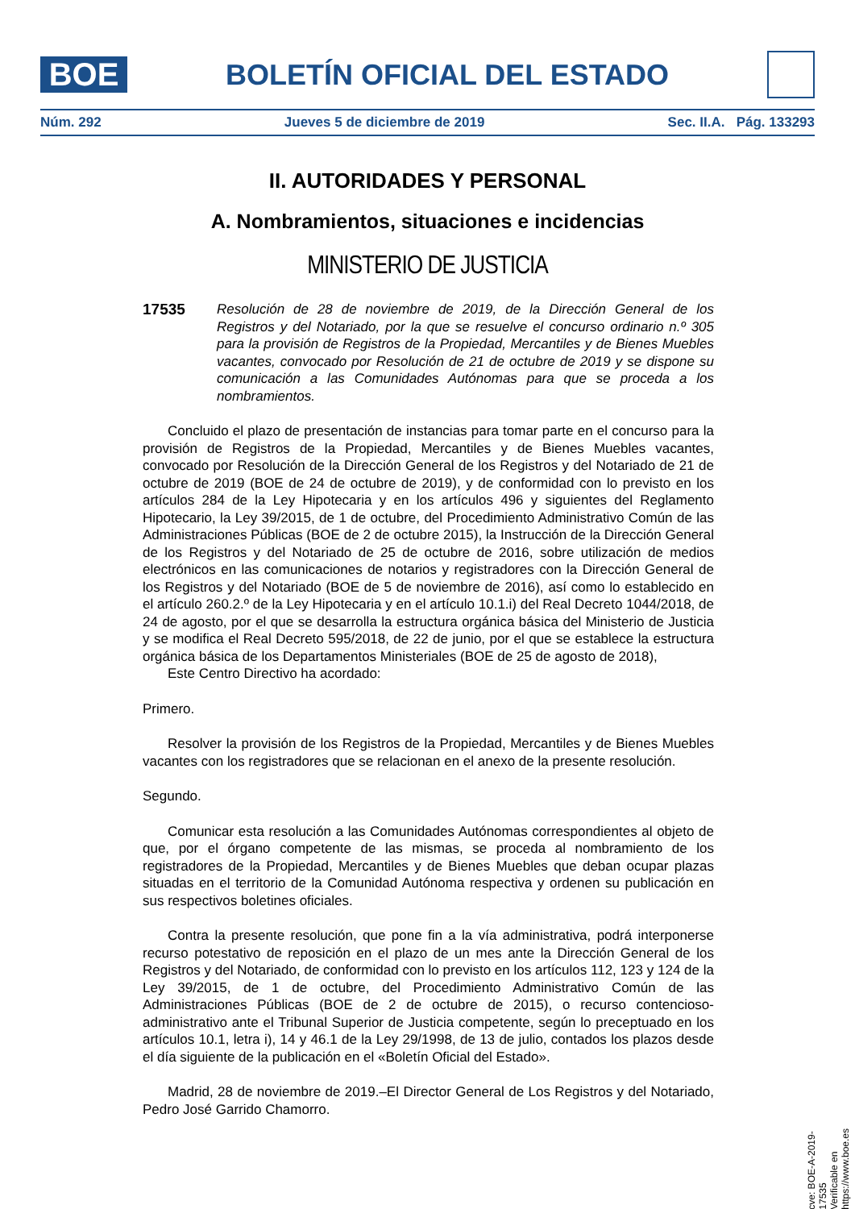BOE
BOLETÍN OFICIAL DEL ESTADO
Núm. 292 Jueves 5 de diciembre de 2019 Sec. II.A. Pág. 133293
II. AUTORIDADES Y PERSONAL
A. Nombramientos, situaciones e incidencias
MINISTERIO DE JUSTICIA
17535 Resolución de 28 de noviembre de 2019, de la Dirección General de los Registros y del Notariado, por la que se resuelve el concurso ordinario n.º 305 para la provisión de Registros de la Propiedad, Mercantiles y de Bienes Muebles vacantes, convocado por Resolución de 21 de octubre de 2019 y se dispone su comunicación a las Comunidades Autónomas para que se proceda a los nombramientos.
Concluido el plazo de presentación de instancias para tomar parte en el concurso para la provisión de Registros de la Propiedad, Mercantiles y de Bienes Muebles vacantes, convocado por Resolución de la Dirección General de los Registros y del Notariado de 21 de octubre de 2019 (BOE de 24 de octubre de 2019), y de conformidad con lo previsto en los artículos 284 de la Ley Hipotecaria y en los artículos 496 y siguientes del Reglamento Hipotecario, la Ley 39/2015, de 1 de octubre, del Procedimiento Administrativo Común de las Administraciones Públicas (BOE de 2 de octubre 2015), la Instrucción de la Dirección General de los Registros y del Notariado de 25 de octubre de 2016, sobre utilización de medios electrónicos en las comunicaciones de notarios y registradores con la Dirección General de los Registros y del Notariado (BOE de 5 de noviembre de 2016), así como lo establecido en el artículo 260.2.º de la Ley Hipotecaria y en el artículo 10.1.i) del Real Decreto 1044/2018, de 24 de agosto, por el que se desarrolla la estructura orgánica básica del Ministerio de Justicia y se modifica el Real Decreto 595/2018, de 22 de junio, por el que se establece la estructura orgánica básica de los Departamentos Ministeriales (BOE de 25 de agosto de 2018),
Este Centro Directivo ha acordado:
Primero.
Resolver la provisión de los Registros de la Propiedad, Mercantiles y de Bienes Muebles vacantes con los registradores que se relacionan en el anexo de la presente resolución.
Segundo.
Comunicar esta resolución a las Comunidades Autónomas correspondientes al objeto de que, por el órgano competente de las mismas, se proceda al nombramiento de los registradores de la Propiedad, Mercantiles y de Bienes Muebles que deban ocupar plazas situadas en el territorio de la Comunidad Autónoma respectiva y ordenen su publicación en sus respectivos boletines oficiales.
Contra la presente resolución, que pone fin a la vía administrativa, podrá interponerse recurso potestativo de reposición en el plazo de un mes ante la Dirección General de los Registros y del Notariado, de conformidad con lo previsto en los artículos 112, 123 y 124 de la Ley 39/2015, de 1 de octubre, del Procedimiento Administrativo Común de las Administraciones Públicas (BOE de 2 de octubre de 2015), o recurso contencioso-administrativo ante el Tribunal Superior de Justicia competente, según lo preceptuado en los artículos 10.1, letra i), 14 y 46.1 de la Ley 29/1998, de 13 de julio, contados los plazos desde el día siguiente de la publicación en el «Boletín Oficial del Estado».
Madrid, 28 de noviembre de 2019.–El Director General de Los Registros y del Notariado, Pedro José Garrido Chamorro.
cve: BOE-A-2019-17535
Verificable en https://www.boe.es